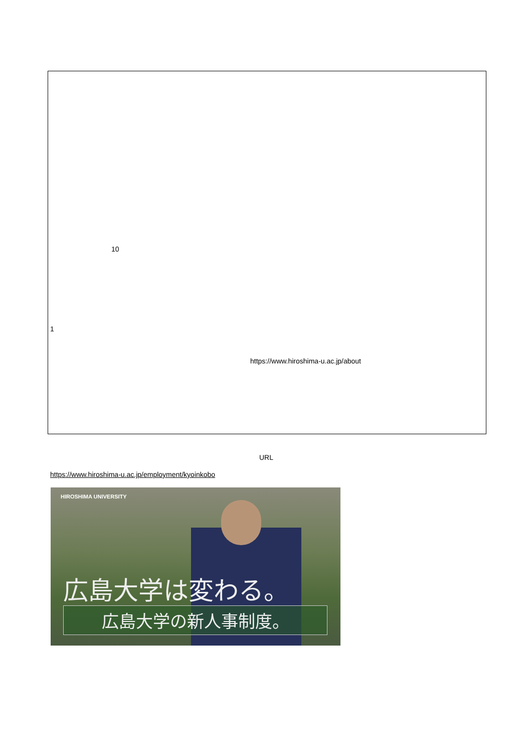10
1
https://www.hiroshima-u.ac.jp/about
URL
https://www.hiroshima-u.ac.jp/employment/kyoinkobo
HIROSHIMA UNIVERSITY
広島大学は変わる。
広島大学の新人事制度。